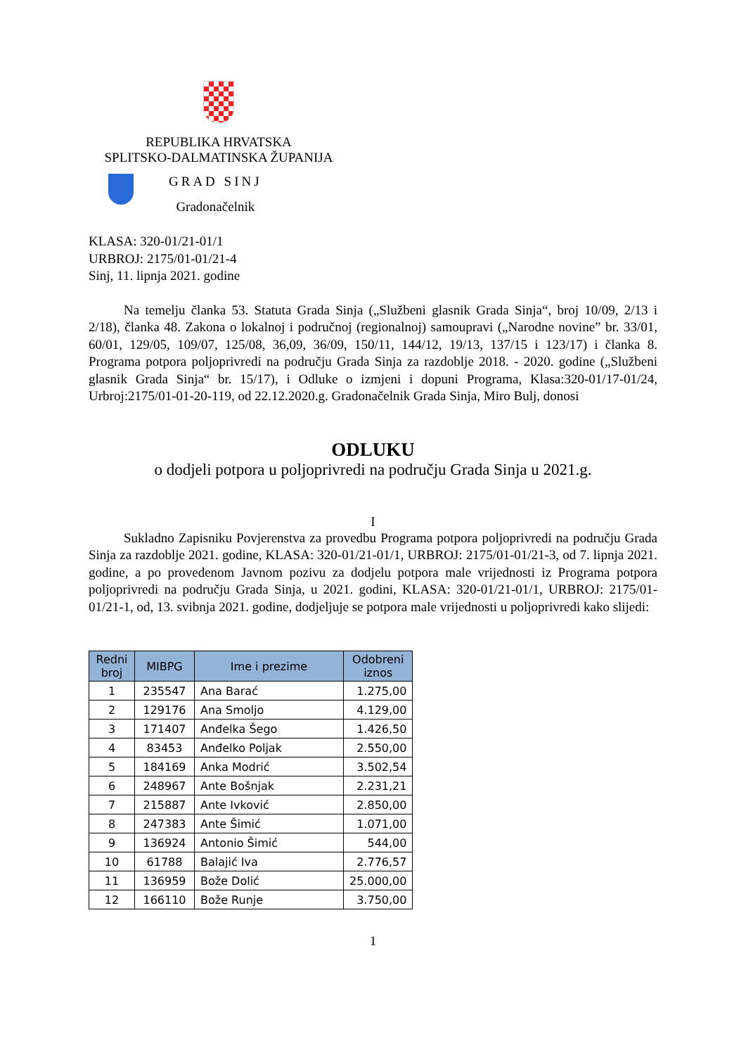REPUBLIKA HRVATSKA
SPLITSKO-DALMATINSKA ŽUPANIJA
GRAD SINJ
Gradonačelnik
KLASA: 320-01/21-01/1
URBROJ: 2175/01-01/21-4
Sinj, 11. lipnja 2021. godine
Na temelju članka 53. Statuta Grada Sinja („Službeni glasnik Grada Sinja“, broj 10/09, 2/13 i 2/18), članka 48. Zakona o lokalnoj i područnoj (regionalnoj) samoupravi („Narodne novine” br. 33/01, 60/01, 129/05, 109/07, 125/08, 36,09, 36/09, 150/11, 144/12, 19/13, 137/15 i 123/17) i članka 8. Programa potpora poljoprivredi na području Grada Sinja za razdoblje 2018. - 2020. godine („Službeni glasnik Grada Sinja“ br. 15/17), i Odluke o izmjeni i dopuni Programa, Klasa:320-01/17-01/24, Urbroj:2175/01-01-20-119, od 22.12.2020.g. Gradonačelnik Grada Sinja, Miro Bulj, donosi
ODLUKU
o dodjeli potpora u poljoprivredi na području Grada Sinja u 2021.g.
I
Sukladno Zapisniku Povjerenstva za provedbu Programa potpora poljoprivredi na području Grada Sinja za razdoblje 2021. godine, KLASA: 320-01/21-01/1, URBROJ: 2175/01-01/21-3, od 7. lipnja 2021. godine, a po provedenom Javnom pozivu za dodjelu potpora male vrijednosti iz Programa potpora poljoprivredi na području Grada Sinja, u 2021. godini, KLASA: 320-01/21-01/1, URBROJ: 2175/01-01/21-1, od, 13. svibnja 2021. godine, dodjeljuje se potpora male vrijednosti u poljoprivredi kako slijedi:
| Redni broj | MIBPG | Ime i prezime | Odobreni iznos |
| --- | --- | --- | --- |
| 1 | 235547 | Ana Barać | 1.275,00 |
| 2 | 129176 | Ana Smoljo | 4.129,00 |
| 3 | 171407 | Anđelka Šego | 1.426,50 |
| 4 | 83453 | Anđelko Poljak | 2.550,00 |
| 5 | 184169 | Anka Modrić | 3.502,54 |
| 6 | 248967 | Ante Bošnjak | 2.231,21 |
| 7 | 215887 | Ante Ivković | 2.850,00 |
| 8 | 247383 | Ante Šimić | 1.071,00 |
| 9 | 136924 | Antonio Šimić | 544,00 |
| 10 | 61788 | Balajić Iva | 2.776,57 |
| 11 | 136959 | Bože Dolić | 25.000,00 |
| 12 | 166110 | Bože Runje | 3.750,00 |
1